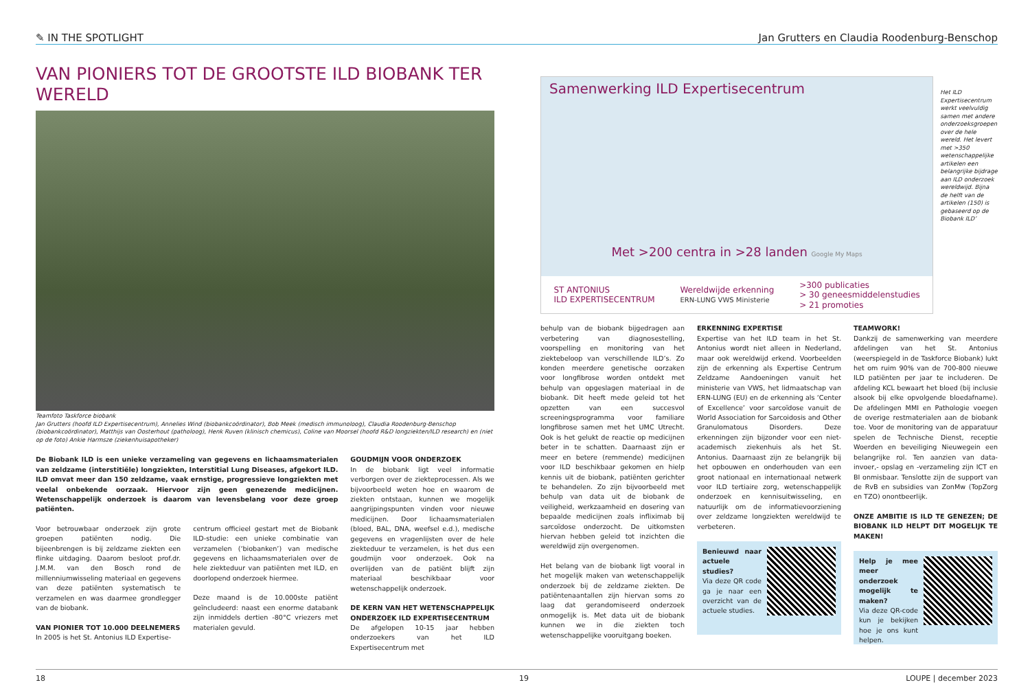✎ IN THE SPOTLIGHT Jan Grutters en Claudia Roodenburg-Benschop
VAN PIONIERS TOT DE GROOTSTE ILD BIOBANK TER WERELD
Teamfoto Taskforce biobank
Jan Grutters (hoofd ILD Expertisecentrum), Annelies Wind (biobankcoördinator), Bob Meek (medisch immunoloog), Claudia Roodenburg-Benschop (biobankcoördinator), Matthijs van Oosterhout (patholoog), Henk Ruven (klinisch chemicus), Coline van Moorsel (hoofd R&D longziekten/ILD research) en (niet op de foto) Ankie Harmsze (ziekenhuisapotheker)
De Biobank ILD is een unieke verzameling van gegevens en lichaamsmaterialen van zeldzame (interstitiële) longziekten, Interstitial Lung Diseases, afgekort ILD. ILD omvat meer dan 150 zeldzame, vaak ernstige, progressieve longziekten met veelal onbekende oorzaak. Hiervoor zijn geen genezende medicijnen. Wetenschappelijk onderzoek is daarom van levensbelang voor deze groep patiënten.
Voor betrouwbaar onderzoek zijn grote groepen patiënten nodig. Die bijeenbrengen is bij zeldzame ziekten een flinke uitdaging. Daarom besloot prof.dr. J.M.M. van den Bosch rond de millenniumwisseling materiaal en gegevens van deze patiënten systematisch te verzamelen en was daarmee grondlegger van de biobank.
VAN PIONIER TOT 10.000 DEELNEMERS
In 2005 is het St. Antonius ILD Expertise-
centrum officieel gestart met de Biobank ILD-studie: een unieke combinatie van verzamelen (‘biobanken’) van medische gegevens en lichaamsmaterialen over de hele ziekteduur van patiënten met ILD, en doorlopend onderzoek hiermee.
Deze maand is de 10.000ste patiënt geïncludeerd: naast een enorme databank zijn inmiddels dertien -80°C vriezers met materialen gevuld.
GOUDMIJN VOOR ONDERZOEK
In de biobank ligt veel informatie verborgen over de ziekteprocessen. Als we bijvoorbeeld weten hoe en waarom de ziekten ontstaan, kunnen we mogelijk aangrijpingspunten vinden voor nieuwe medicijnen. Door lichaamsmaterialen (bloed, BAL, DNA, weefsel e.d.), medische gegevens en vragenlijsten over de hele ziekteduur te verzamelen, is het dus een goudmijn voor onderzoek. Ook na overlijden van de patiënt blijft zijn materiaal beschikbaar voor wetenschappelijk onderzoek.
DE KERN VAN HET WETENSCHAPPELIJK ONDERZOEK ILD EXPERTISECENTRUM
De afgelopen 10-15 jaar hebben onderzoekers van het ILD Expertisecentrum met
Samenwerking ILD Expertisecentrum
Met >200 centra in >28 landen Google My Maps
ST ANTONIUS
ILD EXPERTISECENTRUM Wereldwijde erkenning
ERN-LUNG VWS Ministerie >300 publicaties
> 30 geneesmiddelenstudies
> 21 promoties
Het ILD Expertisecentrum werkt veelvuldig samen met andere onderzoeksgroepen over de hele wereld. Het levert met >350 wetenschappelijke artikelen een belangrijke bijdrage aan ILD onderzoek wereldwijd. Bijna de helft van de artikelen (150) is gebaseerd op de Biobank ILD’
behulp van de biobank bijgedragen aan verbetering van diagnosestelling, voorspelling en monitoring van het ziektebeloop van verschillende ILD’s. Zo konden meerdere genetische oorzaken voor longfibrose worden ontdekt met behulp van opgeslagen materiaal in de biobank. Dit heeft mede geleid tot het opzetten van een succesvol screeningsprogramma voor familiare longfibrose samen met het UMC Utrecht. Ook is het gelukt de reactie op medicijnen beter in te schatten. Daarnaast zijn er meer en betere (remmende) medicijnen voor ILD beschikbaar gekomen en hielp kennis uit de biobank, patiënten gerichter te behandelen. Zo zijn bijvoorbeeld met behulp van data uit de biobank de veiligheid, werkzaamheid en dosering van bepaalde medicijnen zoals infliximab bij sarcoïdose onderzocht. De uitkomsten hiervan hebben geleid tot inzichten die wereldwijd zijn overgenomen.
Het belang van de biobank ligt vooral in het mogelijk maken van wetenschappelijk onderzoek bij de zeldzame ziekten. De patiëntenaantallen zijn hiervan soms zo laag dat gerandomiseerd onderzoek onmogelijk is. Met data uit de biobank kunnen we in die ziekten toch wetenschappelijke vooruitgang boeken.
ERKENNING EXPERTISE
Expertise van het ILD team in het St. Antonius wordt niet alleen in Nederland, maar ook wereldwijd erkend. Voorbeelden zijn de erkenning als Expertise Centrum Zeldzame Aandoeningen vanuit het ministerie van VWS, het lidmaatschap van ERN-LUNG (EU) en de erkenning als ‘Center of Excellence’ voor sarcoïdose vanuit de World Association for Sarcoidosis and Other Granulomatous Disorders. Deze erkenningen zijn bijzonder voor een niet-academisch ziekenhuis als het St. Antonius. Daarnaast zijn ze belangrijk bij het opbouwen en onderhouden van een groot nationaal en internationaal netwerk voor ILD tertiaire zorg, wetenschappelijk onderzoek en kennisuitwisseling, en natuurlijk om de informatievoorziening over zeldzame longziekten wereldwijd te verbeteren.
Benieuwd naar actuele studies?
Via deze QR code ga je naar een overzicht van de actuele studies.
TEAMWORK!
Dankzij de samenwerking van meerdere afdelingen van het St. Antonius (weerspiegeld in de Taskforce Biobank) lukt het om ruim 90% van de 700-800 nieuwe ILD patiënten per jaar te includeren. De afdeling KCL bewaart het bloed (bij inclusie alsook bij elke opvolgende bloedafname). De afdelingen MMI en Pathologie voegen de overige restmaterialen aan de biobank toe. Voor de monitoring van de apparatuur spelen de Technische Dienst, receptie Woerden en beveiliging Nieuwegein een belangrijke rol. Ten aanzien van data-invoer,- opslag en -verzameling zijn ICT en BI onmisbaar. Tenslotte zijn de support van de RvB en subsidies van ZonMw (TopZorg en TZO) onontbeerlijk.
ONZE AMBITIE IS ILD TE GENEZEN; DE BIOBANK ILD HELPT DIT MOGELIJK TE MAKEN!
Help je mee meer onderzoek mogelijk te maken?
Via deze QR-code kun je bekijken hoe je ons kunt helpen.
18 19 LOUPE | december 2023